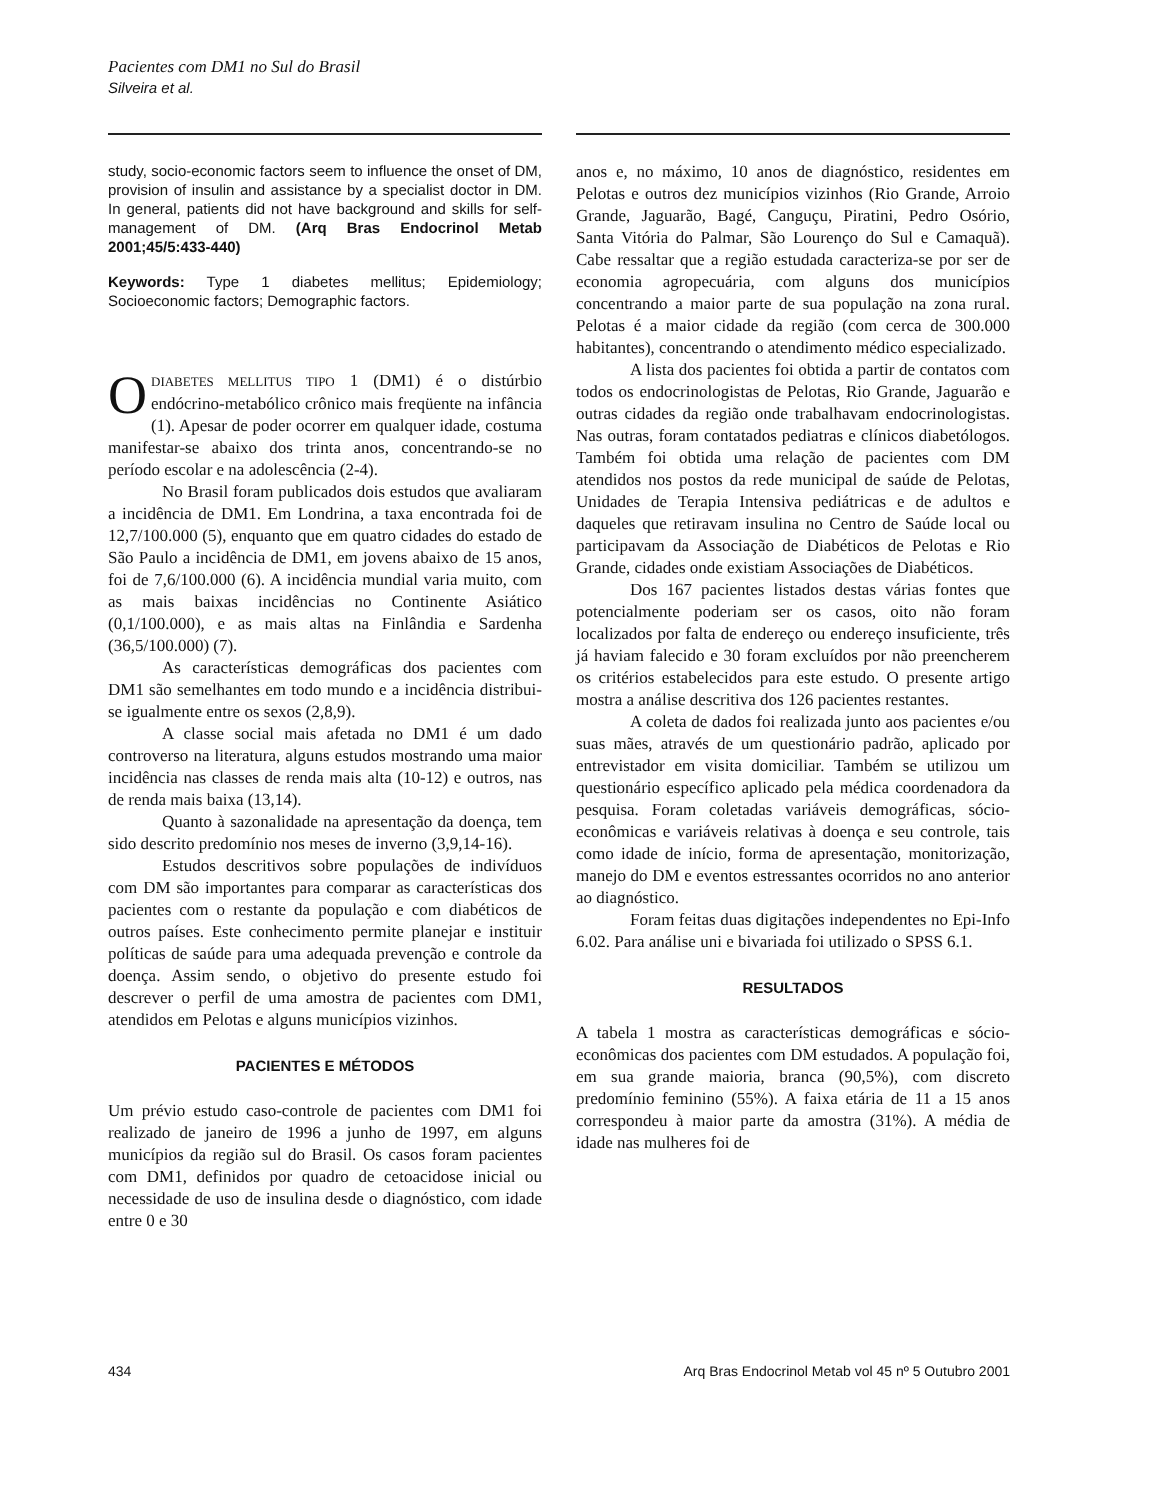Pacientes com DM1 no Sul do Brasil
Silveira et al.
study, socio-economic factors seem to influence the onset of DM, provision of insulin and assistance by a specialist doctor in DM. In general, patients did not have background and skills for self-management of DM. (Arq Bras Endocrinol Metab 2001;45/5:433-440)
Keywords: Type 1 diabetes mellitus; Epidemiology; Socioeconomic factors; Demographic factors.
ODIABETES MELLITUS TIPO 1 (DM1) é o distúrbio endócrino-metabólico crônico mais freqüente na infância (1). Apesar de poder ocorrer em qualquer idade, costuma manifestar-se abaixo dos trinta anos, concentrando-se no período escolar e na adolescência (2-4).
No Brasil foram publicados dois estudos que avaliaram a incidência de DM1. Em Londrina, a taxa encontrada foi de 12,7/100.000 (5), enquanto que em quatro cidades do estado de São Paulo a incidência de DM1, em jovens abaixo de 15 anos, foi de 7,6/100.000 (6). A incidência mundial varia muito, com as mais baixas incidências no Continente Asiático (0,1/100.000), e as mais altas na Finlândia e Sardenha (36,5/100.000) (7).
As características demográficas dos pacientes com DM1 são semelhantes em todo mundo e a incidência distribui-se igualmente entre os sexos (2,8,9).
A classe social mais afetada no DM1 é um dado controverso na literatura, alguns estudos mostrando uma maior incidência nas classes de renda mais alta (10-12) e outros, nas de renda mais baixa (13,14).
Quanto à sazonalidade na apresentação da doença, tem sido descrito predomínio nos meses de inverno (3,9,14-16).
Estudos descritivos sobre populações de indivíduos com DM são importantes para comparar as características dos pacientes com o restante da população e com diabéticos de outros países. Este conhecimento permite planejar e instituir políticas de saúde para uma adequada prevenção e controle da doença. Assim sendo, o objetivo do presente estudo foi descrever o perfil de uma amostra de pacientes com DM1, atendidos em Pelotas e alguns municípios vizinhos.
PACIENTES E MÉTODOS
Um prévio estudo caso-controle de pacientes com DM1 foi realizado de janeiro de 1996 a junho de 1997, em alguns municípios da região sul do Brasil. Os casos foram pacientes com DM1, definidos por quadro de cetoacidose inicial ou necessidade de uso de insulina desde o diagnóstico, com idade entre 0 e 30
anos e, no máximo, 10 anos de diagnóstico, residentes em Pelotas e outros dez municípios vizinhos (Rio Grande, Arroio Grande, Jaguarão, Bagé, Canguçu, Piratini, Pedro Osório, Santa Vitória do Palmar, São Lourenço do Sul e Camaquã). Cabe ressaltar que a região estudada caracteriza-se por ser de economia agropecuária, com alguns dos municípios concentrando a maior parte de sua população na zona rural. Pelotas é a maior cidade da região (com cerca de 300.000 habitantes), concentrando o atendimento médico especializado.
A lista dos pacientes foi obtida a partir de contatos com todos os endocrinologistas de Pelotas, Rio Grande, Jaguarão e outras cidades da região onde trabalhavam endocrinologistas. Nas outras, foram contatados pediatras e clínicos diabetólogos. Também foi obtida uma relação de pacientes com DM atendidos nos postos da rede municipal de saúde de Pelotas, Unidades de Terapia Intensiva pediátricas e de adultos e daqueles que retiravam insulina no Centro de Saúde local ou participavam da Associação de Diabéticos de Pelotas e Rio Grande, cidades onde existiam Associações de Diabéticos.
Dos 167 pacientes listados destas várias fontes que potencialmente poderiam ser os casos, oito não foram localizados por falta de endereço ou endereço insuficiente, três já haviam falecido e 30 foram excluídos por não preencherem os critérios estabelecidos para este estudo. O presente artigo mostra a análise descritiva dos 126 pacientes restantes.
A coleta de dados foi realizada junto aos pacientes e/ou suas mães, através de um questionário padrão, aplicado por entrevistador em visita domiciliar. Também se utilizou um questionário específico aplicado pela médica coordenadora da pesquisa. Foram coletadas variáveis demográficas, sócio-econômicas e variáveis relativas à doença e seu controle, tais como idade de início, forma de apresentação, monitorização, manejo do DM e eventos estressantes ocorridos no ano anterior ao diagnóstico.
Foram feitas duas digitações independentes no Epi-Info 6.02. Para análise uni e bivariada foi utilizado o SPSS 6.1.
RESULTADOS
A tabela 1 mostra as características demográficas e sócio-econômicas dos pacientes com DM estudados. A população foi, em sua grande maioria, branca (90,5%), com discreto predomínio feminino (55%). A faixa etária de 11 a 15 anos correspondeu à maior parte da amostra (31%). A média de idade nas mulheres foi de
434 Arq Bras Endocrinol Metab vol 45 nº 5 Outubro 2001